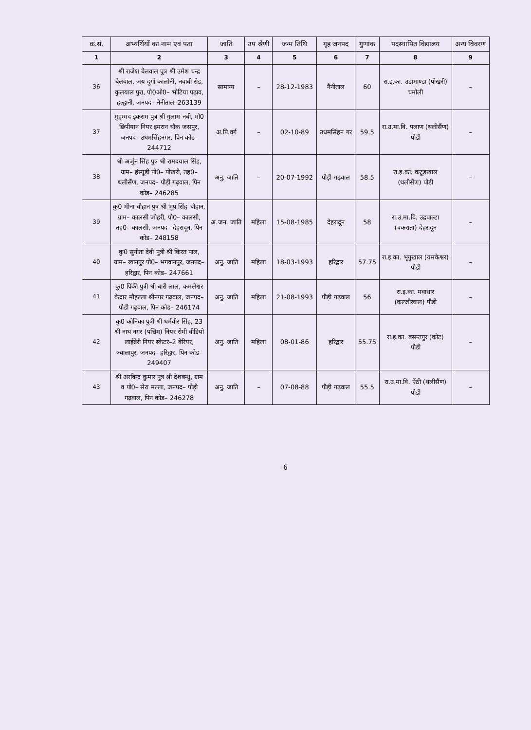| क्र.सं. | अभ्यर्थियों का नाम एवं पता | जाति | उप श्रेणी | जन्म तिथि | गृह जनपद | गुणांक | पदस्थापित विद्यालय | अन्य विवरण |
| --- | --- | --- | --- | --- | --- | --- | --- | --- |
| 1 | 2 | 3 | 4 | 5 | 6 | 7 | 8 | 9 |
| 36 | श्री राजेश बेलवाल पुत्र श्री उमेश चन्द्र बेलवाल, जय दुर्गा कालोनी, नवाबी रोड, कुलयाल पुरा, पो0ओ0– भोटिया पढ़ाव, हल्द्वानी, जनपद– नैनीताल–263139 | सामान्य | – | 28-12-1983 | नैनीताल | 60 | रा.इ.का. उडामाण्डा (पोखरी) चमोली | – |
| 37 | मुहम्मद इकराम पुत्र श्री गुलाम नबी, मौ0 छिपीयान नियर इमरान चौक जसपुर, जनपद– उधमसिंहनगर, पिन कोड– 244712 | अ.पि.वर्ग | – | 02-10-89 | उधमसिंहन गर | 59.5 | रा.उ.मा.वि. पलाण (थलीसैंण) पौडी | – |
| 38 | श्री अर्जुन सिंह पुत्र श्री रामदयाल सिंह, ग्राम– हंस्यूडी पो0– पोखरी, तह0– थलीसैंण, जनपद– पौड़ी गढ़वाल, पिन कोड– 246285 | अनु. जाति | – | 20-07-1992 | पौड़ी गढ़वाल | 58.5 | रा.इ.का. कटूडखाल (थलीसैंण) पौडी | – |
| 39 | कु0 मीना चौहान पुत्र श्री भूप सिंह चौहान, ग्राम– कालसी जोहरी, पो0– कालसी, तह0– कालसी, जनपद– देहरादून, पिन कोड– 248158 | अ.जन. जाति | महिला | 15-08-1985 | देहरादून | 58 | रा.उ.मा.वि. उद्रपाल्टा (चकराता) देहरादून | – |
| 40 | कु0 सुनीता देवी पुत्री श्री किरत पाल, ग्राम– खानपुर पो0– भगवानपुर, जनपद– हरिद्वार, पिन कोड– 247661 | अनु. जाति | महिला | 18-03-1993 | हरिद्वार | 57.75 | रा.इ.का. भृगुखाल (यमकेश्वर) पौडी | – |
| 41 | कु0 पिंकी पुत्री श्री बारी लाल, कमलेश्वर केदार मौहल्ला श्रीनगर गढ़वाल, जनपद– पौडी गढ़वाल, पिन कोड– 246174 | अनु. जाति | महिला | 21-08-1993 | पौड़ी गढ़वाल | 56 | रा.इ.का. मवाधार (कल्जीखाल) पौडी | – |
| 42 | कु0 कोनिका पुत्री श्री धर्मवीर सिंह, 23 श्री नाथ नगर (पश्चिम) नियर रोमी वीडियो लाईब्रेरी नियर स्केटर–2 बेरियर, ज्वालापुर, जनपद– हरिद्वार, पिन कोड– 249407 | अनु. जाति | महिला | 08-01-86 | हरिद्वार | 55.75 | रा.इ.का. बसन्तपुर (कोट) पौडी | – |
| 43 | श्री अरविन्द कुमार पुत्र श्री देशबन्धु, ग्राम व पो0– सेरा मल्ला, जनपद– पोड़ी गढ़वाल, पिन कोड– 246278 | अनु. जाति | – | 07-08-88 | पौड़ी गढ़वाल | 55.5 | रा.उ.मा.वि. ऐंठी (थलीसैंण) पौडी | – |
6